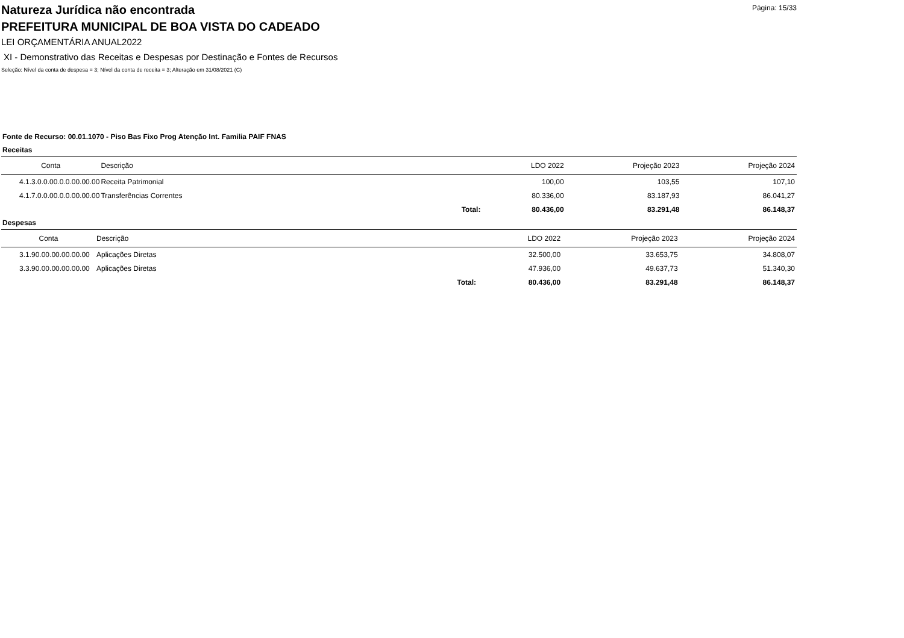Página: 15/33
Natureza Jurídica não encontrada
PREFEITURA MUNICIPAL DE BOA VISTA DO CADEADO
LEI ORÇAMENTÁRIA ANUAL2022
XI - Demonstrativo das Receitas e Despesas por Destinação e Fontes de Recursos
Seleção: Nível da conta de despesa = 3; Nível da conta de receita = 3; Alteração em 31/08/2021 (C)
Fonte de Recurso: 00.01.1070 - Piso Bas Fixo Prog Atenção Int. Familia PAIF FNAS
Receitas
| Conta | Descrição | | LDO 2022 | Projeção 2023 | Projeção 2024 |
| --- | --- | --- | --- | --- | --- |
| 4.1.3.0.0.00.0.0.00.00.00 | Receita Patrimonial | | 100,00 | 103,55 | 107,10 |
| 4.1.7.0.0.00.0.0.00.00.00 | Transferências Correntes | | 80.336,00 | 83.187,93 | 86.041,27 |
| | | Total: | 80.436,00 | 83.291,48 | 86.148,37 |
Despesas
| Conta | Descrição | | LDO 2022 | Projeção 2023 | Projeção 2024 |
| --- | --- | --- | --- | --- | --- |
| 3.1.90.00.00.00.00.00 | Aplicações Diretas | | 32.500,00 | 33.653,75 | 34.808,07 |
| 3.3.90.00.00.00.00.00 | Aplicações Diretas | | 47.936,00 | 49.637,73 | 51.340,30 |
| | | Total: | 80.436,00 | 83.291,48 | 86.148,37 |